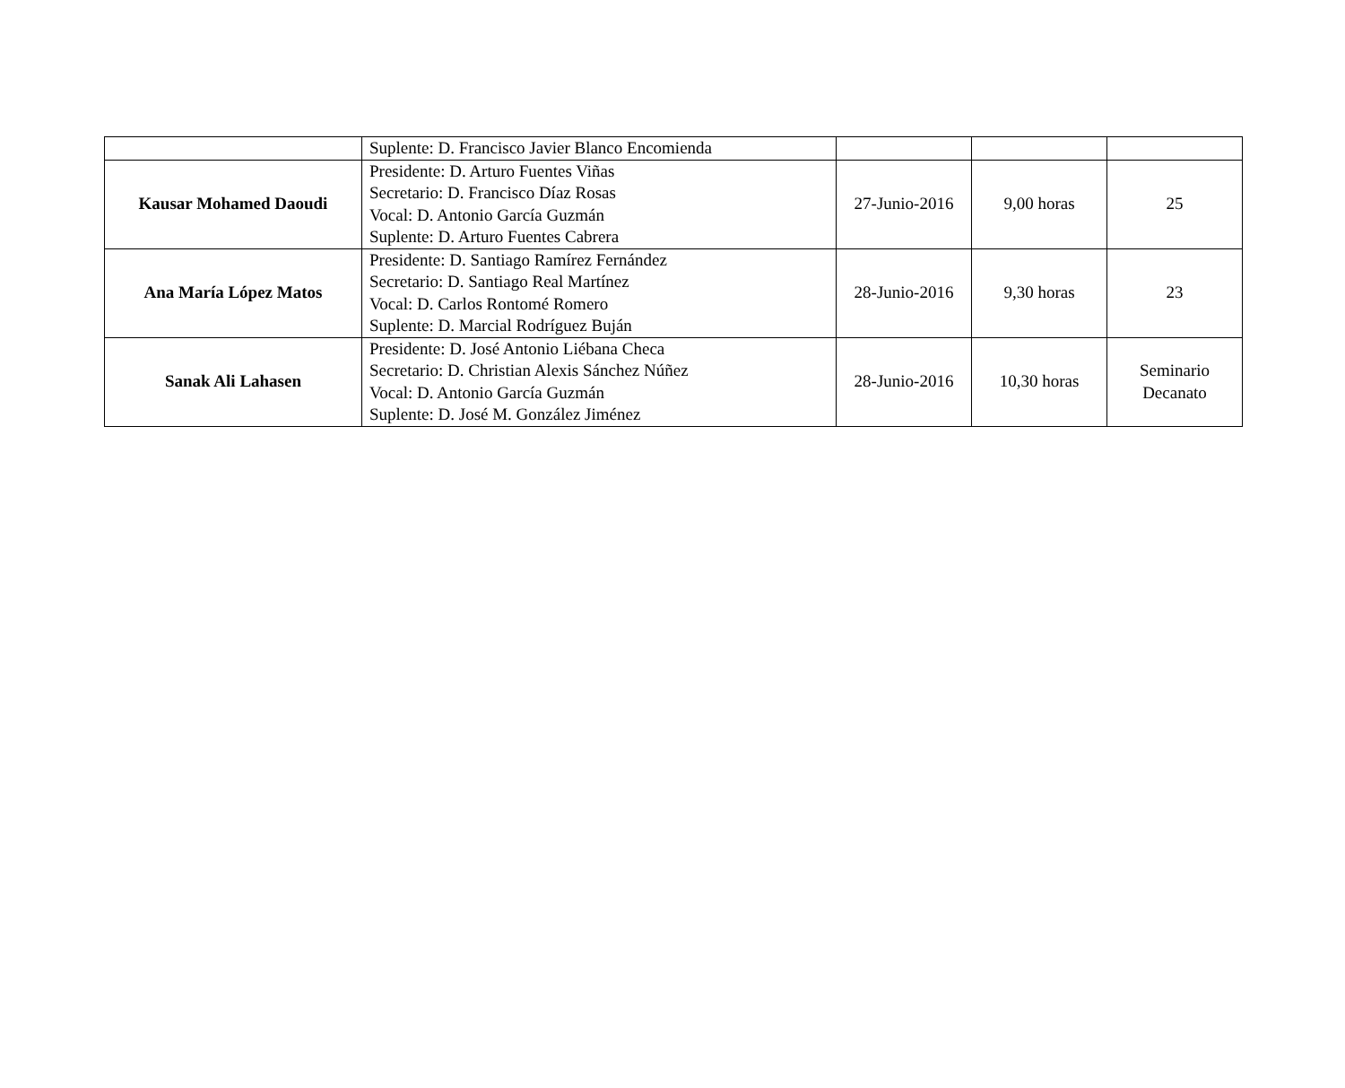| | Suplente: D. Francisco Javier Blanco Encomienda | | | |
| Kausar Mohamed Daoudi | Presidente: D. Arturo Fuentes Viñas Secretario: D. Francisco Díaz Rosas Vocal: D. Antonio García Guzmán Suplente: D. Arturo Fuentes Cabrera | 27-Junio-2016 | 9,00 horas | 25 |
| Ana María López Matos | Presidente: D. Santiago Ramírez Fernández Secretario: D. Santiago Real Martínez Vocal: D. Carlos Rontomé Romero Suplente: D. Marcial Rodríguez Buján | 28-Junio-2016 | 9,30 horas | 23 |
| Sanak Ali Lahasen | Presidente: D. José Antonio Liébana Checa Secretario: D. Christian Alexis Sánchez Núñez Vocal: D. Antonio García Guzmán Suplente: D. José M. González Jiménez | 28-Junio-2016 | 10,30 horas | Seminario Decanato |